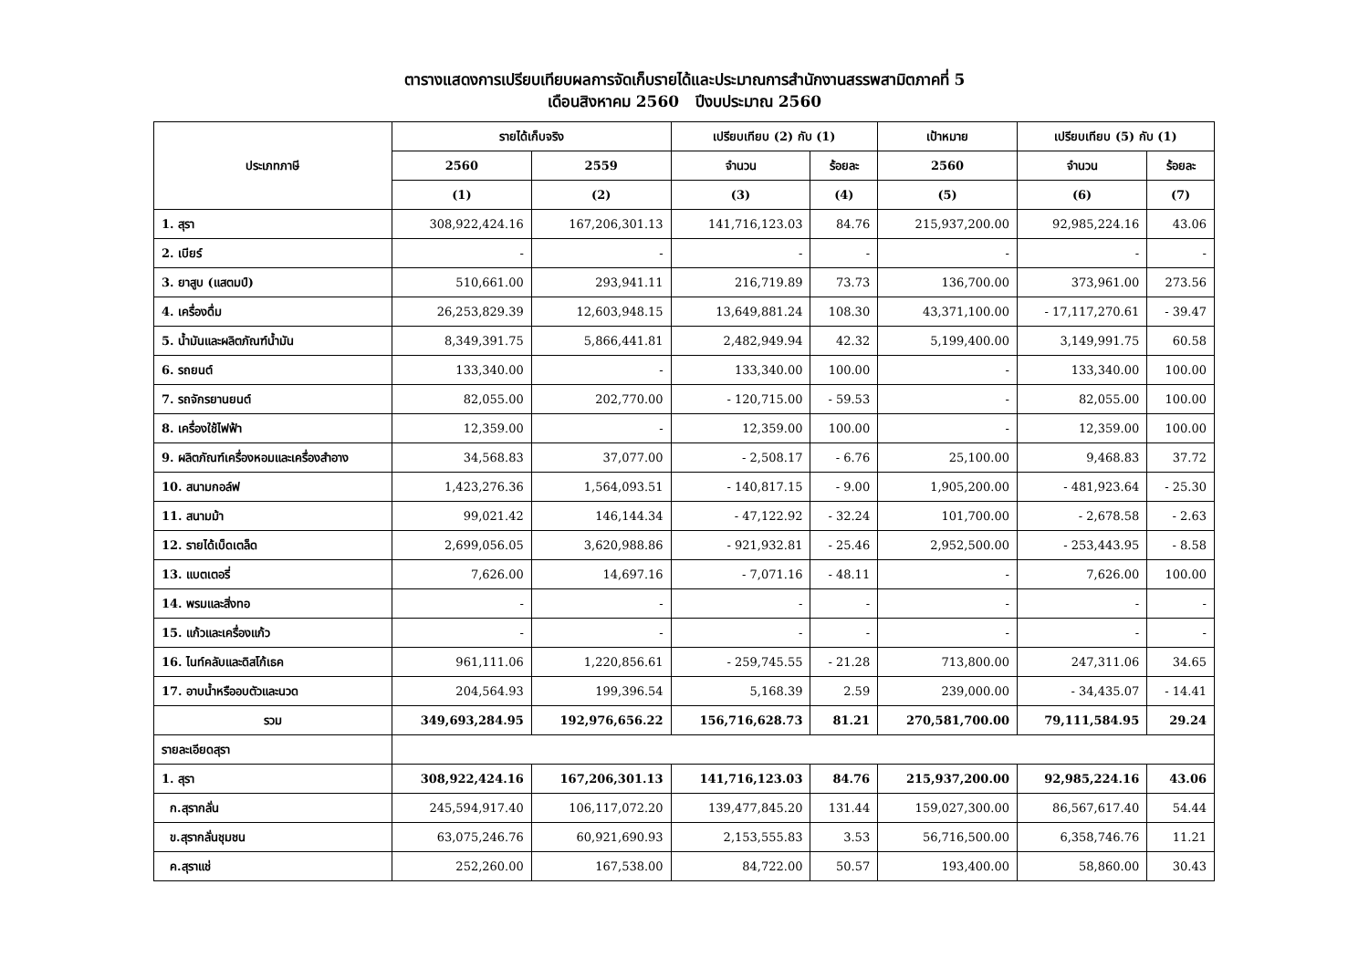ตารางแสดงการเปรียบเทียบผลการจัดเก็บรายได้และประมาณการสำนักงานสรรพสามิตภาคที่ 5
เดือนสิงหาคม 2560 ปีงบประมาณ 2560
| ประเภทภาษี | รายได้เก็บจริง | | เปรียบเทียบ (2) กับ (1) | | เป้าหมาย | เปรียบเทียบ (5) กับ (1) | |
| --- | --- | --- | --- | --- | --- | --- | --- |
| | 2560 | 2559 | จำนวน | ร้อยละ | 2560 | จำนวน | ร้อยละ |
| | (1) | (2) | (3) | (4) | (5) | (6) | (7) |
| 1. สุรา | 308,922,424.16 | 167,206,301.13 | 141,716,123.03 | 84.76 | 215,937,200.00 | 92,985,224.16 | 43.06 |
| 2. เบียร์ | - | - | - | - | - | - | - |
| 3. ยาสูบ (แสตมป์) | 510,661.00 | 293,941.11 | 216,719.89 | 73.73 | 136,700.00 | 373,961.00 | 273.56 |
| 4. เครื่องดื่ม | 26,253,829.39 | 12,603,948.15 | 13,649,881.24 | 108.30 | 43,371,100.00 | - 17,117,270.61 | - 39.47 |
| 5. น้ำมันและผลิตภัณฑ์น้ำมัน | 8,349,391.75 | 5,866,441.81 | 2,482,949.94 | 42.32 | 5,199,400.00 | 3,149,991.75 | 60.58 |
| 6. รถยนต์ | 133,340.00 | - | 133,340.00 | 100.00 | - | 133,340.00 | 100.00 |
| 7. รถจักรยานยนต์ | 82,055.00 | 202,770.00 | - 120,715.00 | - 59.53 | - | 82,055.00 | 100.00 |
| 8. เครื่องใช้ไฟฟ้า | 12,359.00 | - | 12,359.00 | 100.00 | - | 12,359.00 | 100.00 |
| 9. ผลิตภัณฑ์เครื่องหอมและเครื่องสำอาง | 34,568.83 | 37,077.00 | - 2,508.17 | - 6.76 | 25,100.00 | 9,468.83 | 37.72 |
| 10. สนามกอล์ฟ | 1,423,276.36 | 1,564,093.51 | - 140,817.15 | - 9.00 | 1,905,200.00 | - 481,923.64 | - 25.30 |
| 11. สนามม้า | 99,021.42 | 146,144.34 | - 47,122.92 | - 32.24 | 101,700.00 | - 2,678.58 | - 2.63 |
| 12. รายได้เบ็ดเตล็ด | 2,699,056.05 | 3,620,988.86 | - 921,932.81 | - 25.46 | 2,952,500.00 | - 253,443.95 | - 8.58 |
| 13. แบตเตอรี่ | 7,626.00 | 14,697.16 | - 7,071.16 | - 48.11 | - | 7,626.00 | 100.00 |
| 14. พรมและสิ่งทอ | - | - | - | - | - | - | - |
| 15. แก้วและเครื่องแก้ว | - | - | - | - | - | - | - |
| 16. ไนท์คลับและดิสโก้เธค | 961,111.06 | 1,220,856.61 | - 259,745.55 | - 21.28 | 713,800.00 | 247,311.06 | 34.65 |
| 17. อาบน้ำหรืออบตัวและนวด | 204,564.93 | 199,396.54 | 5,168.39 | 2.59 | 239,000.00 | - 34,435.07 | - 14.41 |
| รวม | 349,693,284.95 | 192,976,656.22 | 156,716,628.73 | 81.21 | 270,581,700.00 | 79,111,584.95 | 29.24 |
| รายละเอียดสุรา | | | | | | | |
| 1. สุรา | 308,922,424.16 | 167,206,301.13 | 141,716,123.03 | 84.76 | 215,937,200.00 | 92,985,224.16 | 43.06 |
| ก.สุรากลั่น | 245,594,917.40 | 106,117,072.20 | 139,477,845.20 | 131.44 | 159,027,300.00 | 86,567,617.40 | 54.44 |
| ข.สุรากลั่นชุมชน | 63,075,246.76 | 60,921,690.93 | 2,153,555.83 | 3.53 | 56,716,500.00 | 6,358,746.76 | 11.21 |
| ค.สุราแช่ | 252,260.00 | 167,538.00 | 84,722.00 | 50.57 | 193,400.00 | 58,860.00 | 30.43 |